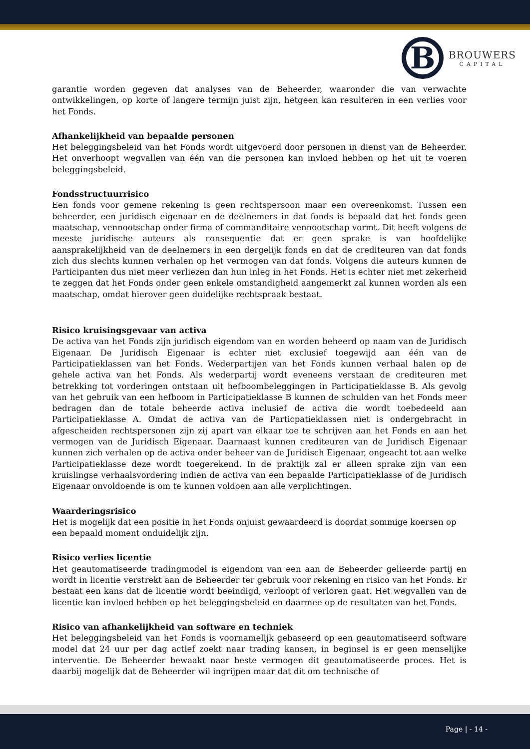B
BROUWERS
CAPITAL
garantie worden gegeven dat analyses van de Beheerder, waaronder die van verwachte ontwikkelingen, op korte of langere termijn juist zijn, hetgeen kan resulteren in een verlies voor het Fonds.
Afhankelijkheid van bepaalde personen
Het beleggingsbeleid van het Fonds wordt uitgevoerd door personen in dienst van de Beheerder. Het onverhoopt wegvallen van één van die personen kan invloed hebben op het uit te voeren beleggingsbeleid.
Fondsstructuurrisico
Een fonds voor gemene rekening is geen rechtspersoon maar een overeenkomst. Tussen een beheerder, een juridisch eigenaar en de deelnemers in dat fonds is bepaald dat het fonds geen maatschap, vennootschap onder firma of commanditaire vennootschap vormt. Dit heeft volgens de meeste juridische auteurs als consequentie dat er geen sprake is van hoofdelijke aansprakelijkheid van de deelnemers in een dergelijk fonds en dat de crediteuren van dat fonds zich dus slechts kunnen verhalen op het vermogen van dat fonds. Volgens die auteurs kunnen de Participanten dus niet meer verliezen dan hun inleg in het Fonds. Het is echter niet met zekerheid te zeggen dat het Fonds onder geen enkele omstandigheid aangemerkt zal kunnen worden als een maatschap, omdat hierover geen duidelijke rechtspraak bestaat.
Risico kruisingsgevaar van activa
De activa van het Fonds zijn juridisch eigendom van en worden beheerd op naam van de Juridisch Eigenaar. De Juridisch Eigenaar is echter niet exclusief toegewijd aan één van de Participatieklassen van het Fonds. Wederpartijen van het Fonds kunnen verhaal halen op de gehele activa van het Fonds. Als wederpartij wordt eveneens verstaan de crediteuren met betrekking tot vorderingen ontstaan uit hefboombeleggingen in Participatieklasse B. Als gevolg van het gebruik van een hefboom in Participatieklasse B kunnen de schulden van het Fonds meer bedragen dan de totale beheerde activa inclusief de activa die wordt toebedeeld aan Participatieklasse A. Omdat de activa van de Particpatieklassen niet is ondergebracht in afgescheiden rechtspersonen zijn zij apart van elkaar toe te schrijven aan het Fonds en aan het vermogen van de Juridisch Eigenaar. Daarnaast kunnen crediteuren van de Juridisch Eigenaar kunnen zich verhalen op de activa onder beheer van de Juridisch Eigenaar, ongeacht tot aan welke Participatieklasse deze wordt toegerekend. In de praktijk zal er alleen sprake zijn van een kruislingse verhaalsvordering indien de activa van een bepaalde Participatieklasse of de Juridisch Eigenaar onvoldoende is om te kunnen voldoen aan alle verplichtingen.
Waarderingsrisico
Het is mogelijk dat een positie in het Fonds onjuist gewaardeerd is doordat sommige koersen op een bepaald moment onduidelijk zijn.
Risico verlies licentie
Het geautomatiseerde tradingmodel is eigendom van een aan de Beheerder gelieerde partij en wordt in licentie verstrekt aan de Beheerder ter gebruik voor rekening en risico van het Fonds. Er bestaat een kans dat de licentie wordt beeindigd, verloopt of verloren gaat. Het wegvallen van de licentie kan invloed hebben op het beleggingsbeleid en daarmee op de resultaten van het Fonds.
Risico van afhankelijkheid van software en techniek
Het beleggingsbeleid van het Fonds is voornamelijk gebaseerd op een geautomatiseerd software model dat 24 uur per dag actief zoekt naar trading kansen, in beginsel is er geen menselijke interventie. De Beheerder bewaakt naar beste vermogen dit geautomatiseerde proces. Het is daarbij mogelijk dat de Beheerder wil ingrijpen maar dat dit om technische of
Page | - 14 -